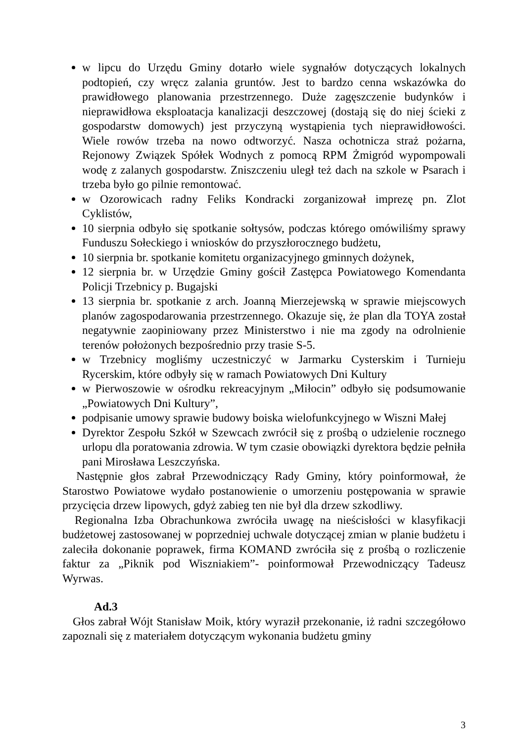w lipcu do Urzędu Gminy dotarło wiele sygnałów dotyczących lokalnych podtopień, czy wręcz zalania gruntów. Jest to bardzo cenna wskazówka do prawidłowego planowania przestrzennego. Duże zagęszczenie budynków i nieprawidłowa eksploatacja kanalizacji deszczowej (dostają się do niej ścieki z gospodarstw domowych) jest przyczyną wystąpienia tych nieprawidłowości. Wiele rowów trzeba na nowo odtworzyć. Nasza ochotnicza straż pożarna, Rejonowy Związek Spółek Wodnych z pomocą RPM Żmigród wypompowali wodę z zalanych gospodarstw. Zniszczeniu uległ też dach na szkole w Psarach i trzeba było go pilnie remontować.
w Ozorowicach radny Feliks Kondracki zorganizował imprezę pn. Zlot Cyklistów,
10 sierpnia odbyło się spotkanie sołtysów, podczas którego omówiliśmy sprawy Funduszu Sołeckiego i wniosków do przyszłorocznego budżetu,
10 sierpnia br. spotkanie komitetu organizacyjnego gminnych dożynek,
12 sierpnia br. w Urzędzie Gminy gościł Zastępca Powiatowego Komendanta Policji Trzebnicy p. Bugajski
13 sierpnia br. spotkanie z arch. Joanną Mierzejewską w sprawie miejscowych planów zagospodarowania przestrzennego. Okazuje się, że plan dla TOYA został negatywnie zaopiniowany przez Ministerstwo i nie ma zgody na odrolnienie terenów położonych bezpośrednio przy trasie S-5.
w Trzebnicy mogliśmy uczestniczyć w Jarmarku Cysterskim i Turnieju Rycerskim, które odbyły się w ramach Powiatowych Dni Kultury
w Pierwoszowie w ośrodku rekreacyjnym „Miłocin” odbyło się podsumowanie „Powiatowych Dni Kultury”,
podpisanie umowy sprawie budowy boiska wielofunkcyjnego w Wiszni Małej
Dyrektor Zespołu Szkół w Szewcach zwrócił się z prośbą o udzielenie rocznego urlopu dla poratowania zdrowia. W tym czasie obowiązki dyrektora będzie pełniła pani Mirosława Leszczyńska.
Następnie głos zabrał Przewodniczący Rady Gminy, który poinformował, że Starostwo Powiatowe wydało postanowienie o umorzeniu postępowania w sprawie przycięcia drzew lipowych, gdyż zabieg ten nie był dla drzew szkodliwy.
Regionalna Izba Obrachunkowa zwróciła uwagę na nieścisłości w klasyfikacji budżetowej zastosowanej w poprzedniej uchwale dotyczącej zmian w planie budżetu i zaleciła dokonanie poprawek, firma KOMAND zwróciła się z prośbą o rozliczenie faktur za „Piknik pod Wiszniakiem”- poinformował Przewodniczący Tadeusz Wyrwas.
Ad.3
Głos zabrał Wójt Stanisław Moik, który wyraził przekonanie, iż radni szczegółowo zapoznali się z materiałem dotyczącym wykonania budżetu gminy
3